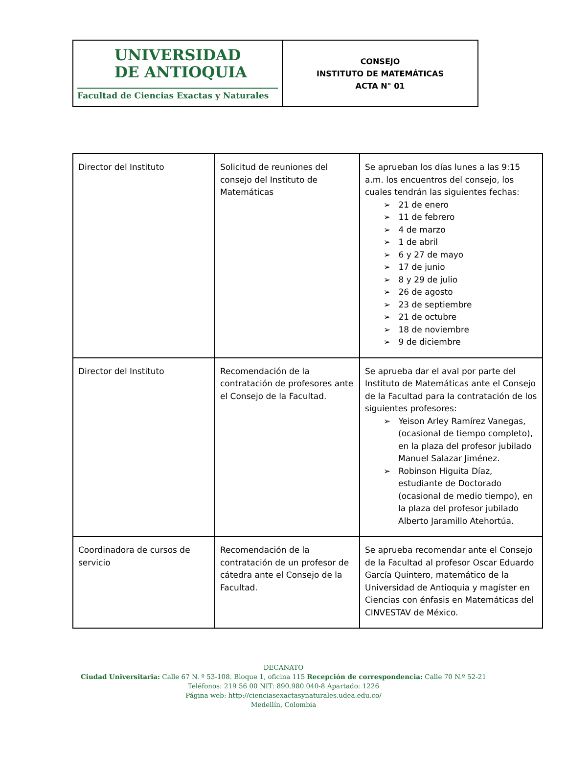| UNIVERSIDAD DE ANTIOQUIA Facultad de Ciencias Exactas y Naturales | CONSEJO INSTITUTO DE MATEMÁTICAS ACTA N° 01 |
| Director del Instituto | Solicitud de reuniones del consejo del Instituto de Matemáticas | Se aprueban los días lunes a las 9:15 a.m. los encuentros del consejo, los cuales tendrán las siguientes fechas: ➢ 21 de enero ➢ 11 de febrero ➢ 4 de marzo ➢ 1 de abril ➢ 6 y 27 de mayo ➢ 17 de junio ➢ 8 y 29 de julio ➢ 26 de agosto ➢ 23 de septiembre ➢ 21 de octubre ➢ 18 de noviembre ➢ 9 de diciembre |
| Director del Instituto | Recomendación de la contratación de profesores ante el Consejo de la Facultad. | Se aprueba dar el aval por parte del Instituto de Matemáticas ante el Consejo de la Facultad para la contratación de los siguientes profesores: ➢ Yeison Arley Ramírez Vanegas, (ocasional de tiempo completo), en la plaza del profesor jubilado Manuel Salazar Jiménez. ➢ Robinson Higuita Díaz, estudiante de Doctorado (ocasional de medio tiempo), en la plaza del profesor jubilado Alberto Jaramillo Atehortúa. |
| Coordinadora de cursos de servicio | Recomendación de la contratación de un profesor de cátedra ante el Consejo de la Facultad. | Se aprueba recomendar ante el Consejo de la Facultad al profesor Oscar Eduardo García Quintero, matemático de la Universidad de Antioquia y magíster en Ciencias con énfasis en Matemáticas del CINVESTAV de México. |
DECANATO
Ciudad Universitaria: Calle 67 N. º 53-108. Bloque 1, oficina 115 Recepción de correspondencia: Calle 70 N.º 52-21
Teléfonos: 219 56 00 NIT: 890.980.040-8 Apartado: 1226
Página web: http://cienciasexactasynaturales.udea.edu.co/
Medellín, Colombia